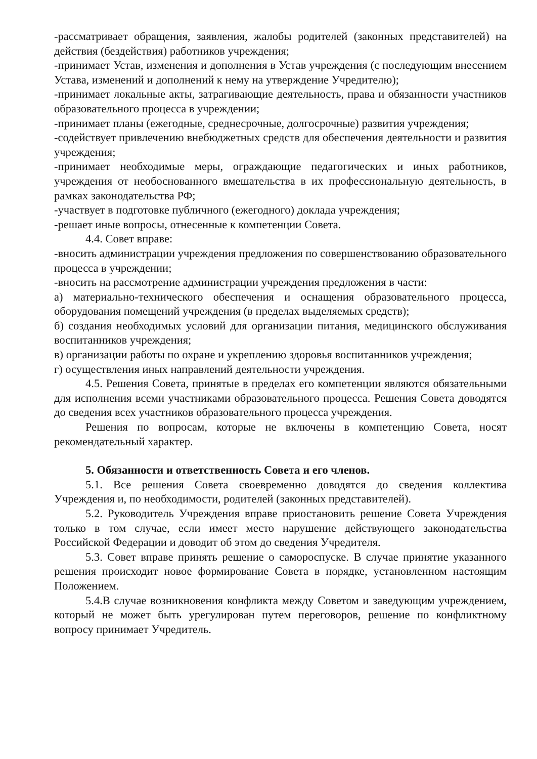-рассматривает обращения, заявления, жалобы родителей (законных представителей) на действия (бездействия) работников учреждения;
-принимает Устав, изменения и дополнения в Устав учреждения (с последующим внесением Устава, изменений и дополнений к нему на утверждение Учредителю);
-принимает локальные акты, затрагивающие деятельность, права и обязанности участников образовательного процесса в учреждении;
-принимает планы (ежегодные, среднесрочные, долгосрочные) развития учреждения;
-содействует привлечению внебюджетных средств для обеспечения деятельности и развития учреждения;
-принимает необходимые меры, ограждающие педагогических и иных работников, учреждения от необоснованного вмешательства в их профессиональную деятельность, в рамках законодательства РФ;
-участвует в подготовке публичного (ежегодного) доклада учреждения;
-решает иные вопросы, отнесенные к компетенции Совета.
4.4. Совет вправе:
-вносить администрации учреждения предложения по совершенствованию образовательного процесса в учреждении;
-вносить на рассмотрение администрации учреждения предложения в части:
а) материально-технического обеспечения и оснащения образовательного процесса, оборудования помещений учреждения (в пределах выделяемых средств);
б) создания необходимых условий для организации питания, медицинского обслуживания воспитанников учреждения;
в) организации работы по охране и укреплению здоровья воспитанников учреждения;
г) осуществления иных направлений деятельности учреждения.
4.5. Решения Совета, принятые в пределах его компетенции являются обязательными для исполнения всеми участниками образовательного процесса. Решения Совета доводятся до сведения всех участников образовательного процесса учреждения.
Решения по вопросам, которые не включены в компетенцию Совета, носят рекомендательный характер.
5. Обязанности и ответственность Совета и его членов.
5.1. Все решения Совета своевременно доводятся до сведения коллектива Учреждения и, по необходимости, родителей (законных представителей).
5.2. Руководитель Учреждения вправе приостановить решение Совета Учреждения только в том случае, если имеет место нарушение действующего законодательства Российской Федерации и доводит об этом до сведения Учредителя.
5.3. Совет вправе принять решение о самороспуске. В случае принятие указанного решения происходит новое формирование Совета в порядке, установленном настоящим Положением.
5.4.В случае возникновения конфликта между Советом и заведующим учреждением, который не может быть урегулирован путем переговоров, решение по конфликтному вопросу принимает Учредитель.